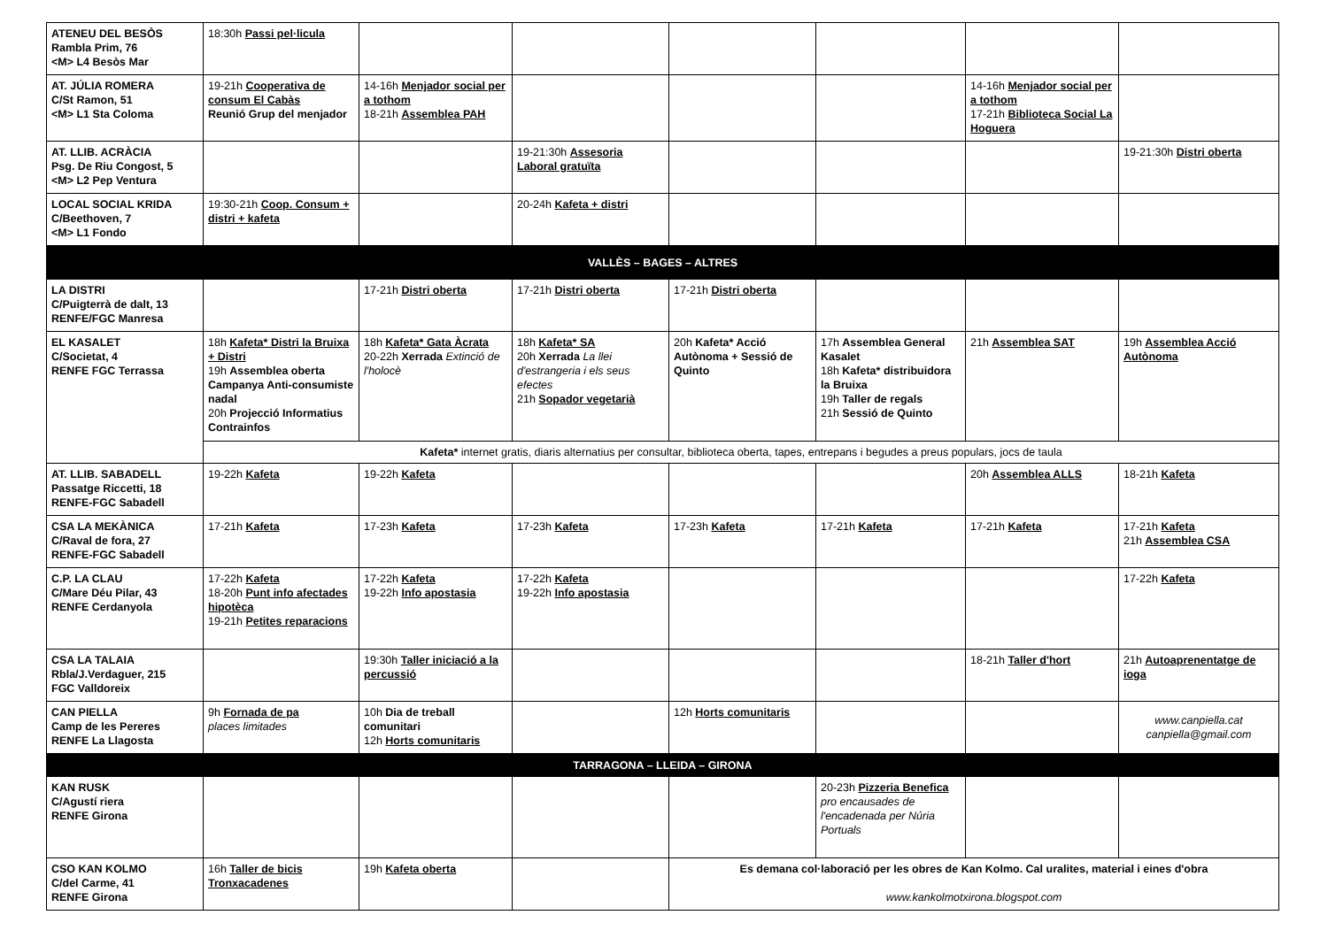| ATENEU DEL BESÒS Rambla Prim, 76 <M> L4 Besòs Mar | 18:30h Passi pel·licula | | | | | | |
| AT. JÚLIA ROMERA C/St Ramon, 51 <M> L1 Sta Coloma | 19-21h Cooperativa de consum El Cabàs Reunió Grup del menjador | 14-16h Menjador social per a tothom 18-21h Assemblea PAH | | | | 14-16h Menjador social per a tothom 17-21h Biblioteca Social La Hoguera | |
| AT. LLIB. ACRÀCIA Psg. De Riu Congost, 5 <M> L2 Pep Ventura | | | 19-21:30h Assesoria Laboral gratuïta | | | | 19-21:30h Distri oberta |
| LOCAL SOCIAL KRIDA C/Beethoven, 7 <M> L1 Fondo | 19:30-21h Coop. Consum + distri + kafeta | | 20-24h Kafeta + distri | | | | |
| VALLÈS – BAGES – ALTRES | | | | | | | |
| LA DISTRI C/Puigterrà de dalt, 13 RENFE/FGC Manresa | | 17-21h Distri oberta | 17-21h Distri oberta | 17-21h Distri oberta | | | |
| EL KASALET C/Societat, 4 RENFE FGC Terrassa | 18h Kafeta* Distri la Bruixa + Distri 19h Assemblea oberta Campanya Anti-consumiste nadal 20h Projecció Informatius Contrainfos | 18h Kafeta* Gata Àcrata 20-22h Xerrada Extinció de l'holocè | 18h Kafeta* SA 20h Xerrada La llei d'estrangeria i els seus efectes 21h Sopador vegetarià | 20h Kafeta* Acció Autònoma + Sessió de Quinto | 17h Assemblea General Kasalet 18h Kafeta* distribuidora la Bruixa 19h Taller de regals 21h Sessió de Quinto | 21h Assemblea SAT | 19h Assemblea Acció Autònoma |
| | Kafeta* internet gratis, diaris alternatius per consultar, biblioteca oberta, tapes, entrepans i begudes a preus populars, jocs de taula | | | | | | |
| AT. LLIB. SABADELL Passatge Riccetti, 18 RENFE-FGC Sabadell | 19-22h Kafeta | 19-22h Kafeta | | | | 20h Assemblea ALLS | 18-21h Kafeta |
| CSA LA MEKÀNICA C/Raval de fora, 27 RENFE-FGC Sabadell | 17-21h Kafeta | 17-23h Kafeta | 17-23h Kafeta | 17-23h Kafeta | 17-21h Kafeta | 17-21h Kafeta | 17-21h Kafeta 21h Assemblea CSA |
| C.P. LA CLAU C/Mare Déu Pilar, 43 RENFE Cerdanyola | 17-22h Kafeta 18-20h Punt info afectades hipotèca 19-21h Petites reparacions | 17-22h Kafeta 19-22h Info apostasia | 17-22h Kafeta 19-22h Info apostasia | | | | 17-22h Kafeta |
| CSA LA TALAIA Rbla/J.Verdaguer, 215 FGC Valldoreix | | 19:30h Taller iniciació a la percussió | | | | 18-21h Taller d'hort | 21h Autoaprenentatge de ioga |
| CAN PIELLA Camp de les Pereres RENFE La Llagosta | 9h Fornada de pa places limitades | 10h Dia de treball comunitari 12h Horts comunitaris | | 12h Horts comunitaris | | | www.canpiella.cat canpiella@gmail.com |
| TARRAGONA – LLEIDA – GIRONA | | | | | | | |
| KAN RUSK C/Agustí riera RENFE Girona | | | | | 20-23h Pizzeria Benefica pro encausades de l'encadenada per Núria Portuals | | |
| CSO KAN KOLMO C/del Carme, 41 RENFE Girona | 16h Taller de bicis Tronxacadenes | 19h Kafeta oberta | | Es demana col·laboració per les obres de Kan Kolmo. Cal uralites, material i eines d'obra www.kankolmotxirona.blogspot.com | | | |